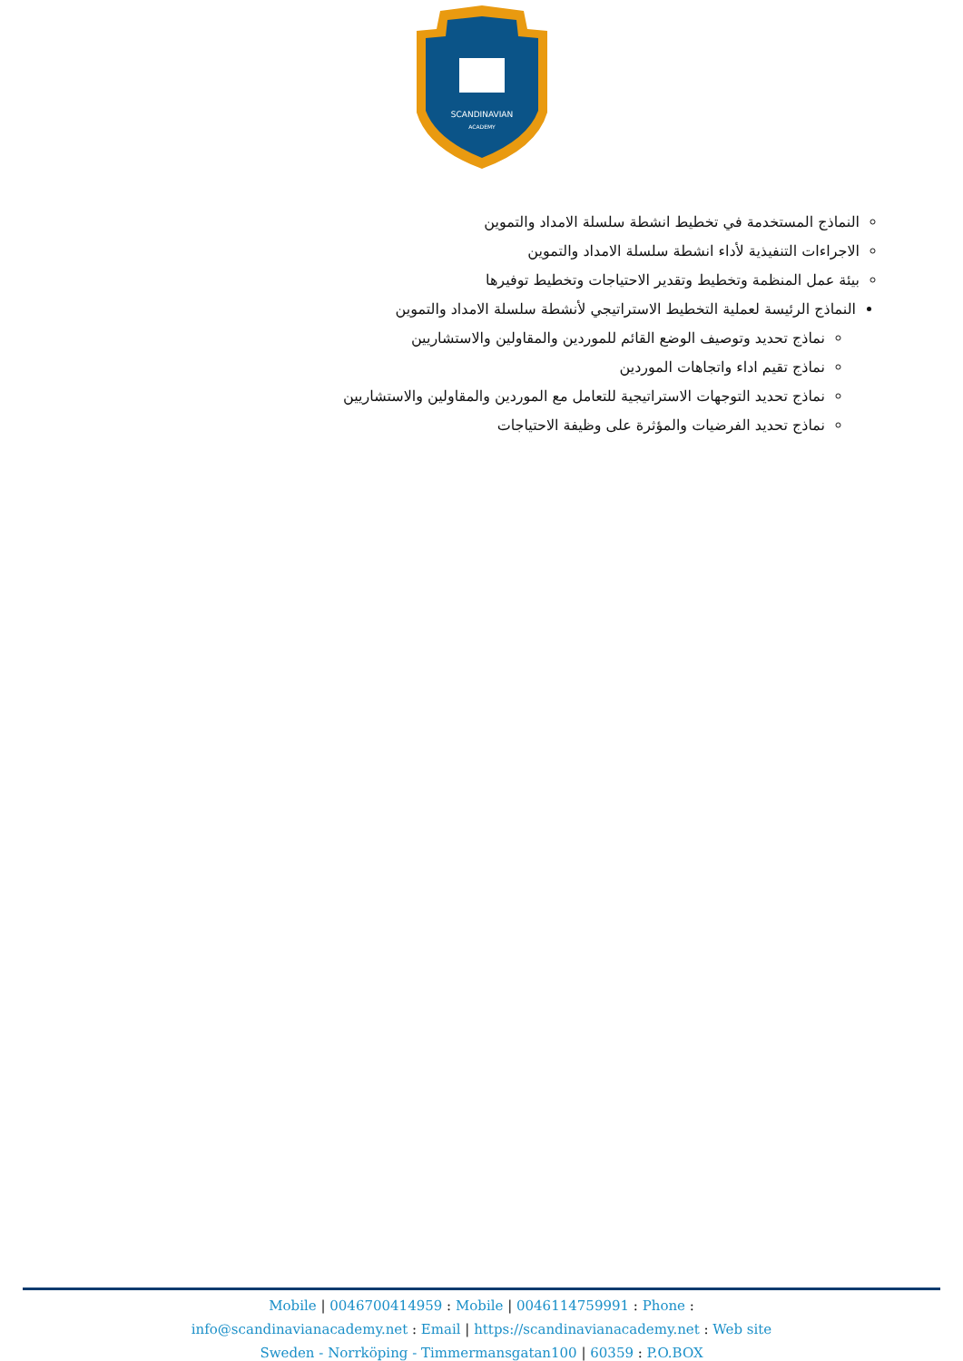SCANDINAVIAN
ACADEMY
النماذج المستخدمة في تخطيط انشطة سلسلة الامداد والتموين
الاجراءات التنفيذية لأداء انشطة سلسلة الامداد والتموين
بيئة عمل المنظمة وتخطيط وتقدير الاحتياجات وتخطيط توفيرها
النماذج الرئيسة لعملية التخطيط الاستراتيجي لأنشطة سلسلة الامداد والتموين
نماذج تحديد وتوصيف الوضع القائم للموردين والمقاولين والاستشاريين
نماذج تقيم اداء واتجاهات الموردين
نماذج تحديد التوجهات الاستراتيجية للتعامل مع الموردين والمقاولين والاستشاريين
نماذج تحديد الفرضيات والمؤثرة على وظيفة الاحتياجات
Mobile | 0046700414959 : Mobile | 0046114759991 : Phone :
info@scandinavianacademy.net : Email | https://scandinavianacademy.net : Web site
Sweden - Norrköping - Timmermansgatan100 | 60359 : P.O.BOX